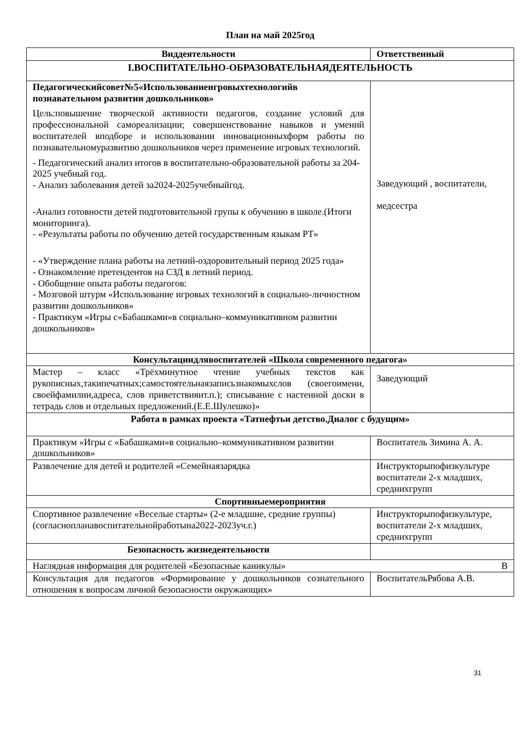План на май 2025год
| Виддеятельности | Ответственный |
| --- | --- |
| I.ВОСПИТАТЕЛЬНО-ОБРАЗОВАТЕЛЬНАЯДЕЯТЕЛЬНОСТЬ | |
| Педагогическийсовет№5«Использованиеигровыхтехнологийв познавательном развитии дошкольников» Цель:повышение творческой активности педагогов, создание условий для профессиональной самореализации; совершенствование навыков и умений воспитателей вподборе и использовании инновационныхформ работы по познавательномуразвитию дошкольников через применение игровых технологий. - Педагогический анализ итогов в воспитательно-образовательной работы за 204-2025 учебный год. - Анализ заболевания детей за2024-2025учебныйгод. -Анализ готовности детей подготовительной групы к обучению в школе.(Итоги мониторинга). - «Результаты работы по обучению детей государственным языкам РТ» - «Утверждение плана работы на летний-оздоровительный период 2025 года» - Ознакомление претендентов на СЗД в летний период. - Обобщение опыта работы педагогов: - Мозговой штурм «Использование игровых технологий в социально-личностном развитии дошкольников» - Практикум «Игры с«Бабашками»в социально–коммуникативном развитии дошкольников» | Заведующий , воспитатели, медсестра |
| Консультациидлявоспитателей «Школа современного педагога» | |
| Мастер – класс «Трёхминутное чтение учебных текстов как рукописных,такипечатных;самостоятельнаязаписьзнакомыхслов (своегоимени, своейфамилии,адреса, слов приветствияит.п.); списывание с настенной доски в тетрадь слов и отдельных предложений.(Е.Е.Шулешко)» | Заведующий |
| Работа в рамках проекта «Татнефтьи детство.Диалог с будущим» | |
| Практикум «Игры с «Бабашками»в социально–коммуникативном развитии дошкольников» | Воспитатель Зимина А. А. |
| Развлечение для детей и родителей «Семейнаязарядка | Инструкторыпофизкультуре воспитатели 2-х младших, среднихгрупп |
| Спортивныемероприятия | |
| Спортивное развлечение «Веселые старты» (2-е младшие, средние группы)(согласнопланавоспитательнойработына2022-2023уч.г.) | Инструкторыпофизкультуре, воспитатели 2-х младших, среднихгрупп |
| Безопасность жизнедеятельности | |
| Наглядная информация для родителей «Безопасные каникулы» В | |
| Консультация для педагогов «Формирование у дошкольников сознательного отношения к вопросам личной безопасности окружающих» | ВоспитательРябова А.В. |
31